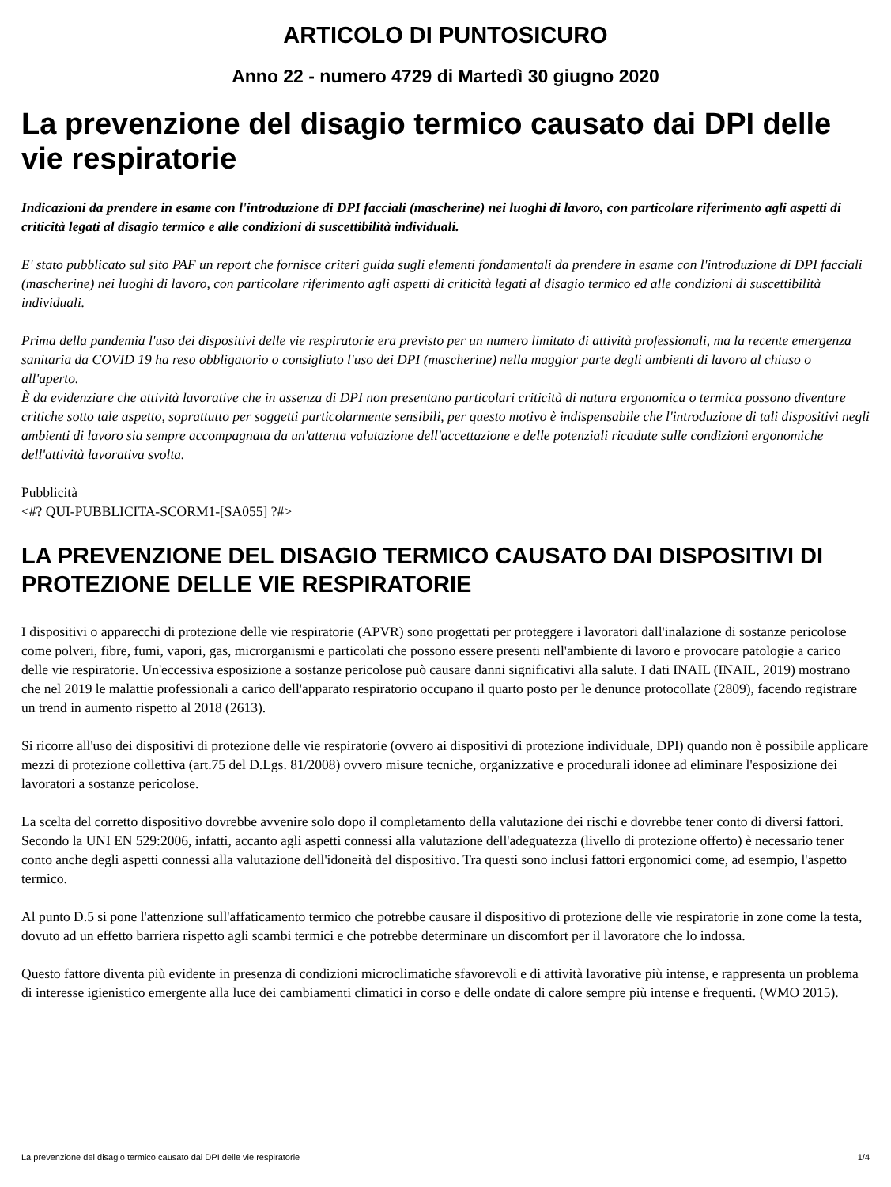ARTICOLO DI PUNTOSICURO
Anno 22 - numero 4729 di Martedì 30 giugno 2020
La prevenzione del disagio termico causato dai DPI delle vie respiratorie
Indicazioni da prendere in esame con l'introduzione di DPI facciali (mascherine) nei luoghi di lavoro, con particolare riferimento agli aspetti di criticità legati al disagio termico e alle condizioni di suscettibilità individuali.
E' stato pubblicato sul sito PAF un report che fornisce criteri guida sugli elementi fondamentali da prendere in esame con l'introduzione di DPI facciali (mascherine) nei luoghi di lavoro, con particolare riferimento agli aspetti di criticità legati al disagio termico ed alle condizioni di suscettibilità individuali.
Prima della pandemia l'uso dei dispositivi delle vie respiratorie era previsto per un numero limitato di attività professionali, ma la recente emergenza sanitaria da COVID 19 ha reso obbligatorio o consigliato l'uso dei DPI (mascherine) nella maggior parte degli ambienti di lavoro al chiuso o all'aperto.
È da evidenziare che attività lavorative che in assenza di DPI non presentano particolari criticità di natura ergonomica o termica possono diventare critiche sotto tale aspetto, soprattutto per soggetti particolarmente sensibili, per questo motivo è indispensabile che l'introduzione di tali dispositivi negli ambienti di lavoro sia sempre accompagnata da un'attenta valutazione dell'accettazione e delle potenziali ricadute sulle condizioni ergonomiche dell'attività lavorativa svolta.
Pubblicità
<#? QUI-PUBBLICITA-SCORM1-[SA055] ?#>
LA PREVENZIONE DEL DISAGIO TERMICO CAUSATO DAI DISPOSITIVI DI PROTEZIONE DELLE VIE RESPIRATORIE
I dispositivi o apparecchi di protezione delle vie respiratorie (APVR) sono progettati per proteggere i lavoratori dall'inalazione di sostanze pericolose come polveri, fibre, fumi, vapori, gas, microrganismi e particolati che possono essere presenti nell'ambiente di lavoro e provocare patologie a carico delle vie respiratorie. Un'eccessiva esposizione a sostanze pericolose può causare danni significativi alla salute. I dati INAIL (INAIL, 2019) mostrano che nel 2019 le malattie professionali a carico dell'apparato respiratorio occupano il quarto posto per le denunce protocollate (2809), facendo registrare un trend in aumento rispetto al 2018 (2613).
Si ricorre all'uso dei dispositivi di protezione delle vie respiratorie (ovvero ai dispositivi di protezione individuale, DPI) quando non è possibile applicare mezzi di protezione collettiva (art.75 del D.Lgs. 81/2008) ovvero misure tecniche, organizzative e procedurali idonee ad eliminare l'esposizione dei lavoratori a sostanze pericolose.
La scelta del corretto dispositivo dovrebbe avvenire solo dopo il completamento della valutazione dei rischi e dovrebbe tener conto di diversi fattori. Secondo la UNI EN 529:2006, infatti, accanto agli aspetti connessi alla valutazione dell'adeguatezza (livello di protezione offerto) è necessario tener conto anche degli aspetti connessi alla valutazione dell'idoneità del dispositivo. Tra questi sono inclusi fattori ergonomici come, ad esempio, l'aspetto termico.
Al punto D.5 si pone l'attenzione sull'affaticamento termico che potrebbe causare il dispositivo di protezione delle vie respiratorie in zone come la testa, dovuto ad un effetto barriera rispetto agli scambi termici e che potrebbe determinare un discomfort per il lavoratore che lo indossa.
Questo fattore diventa più evidente in presenza di condizioni microclimatiche sfavorevoli e di attività lavorative più intense, e rappresenta un problema di interesse igienistico emergente alla luce dei cambiamenti climatici in corso e delle ondate di calore sempre più intense e frequenti. (WMO 2015).
La prevenzione del disagio termico causato dai DPI delle vie respiratorie 1/4